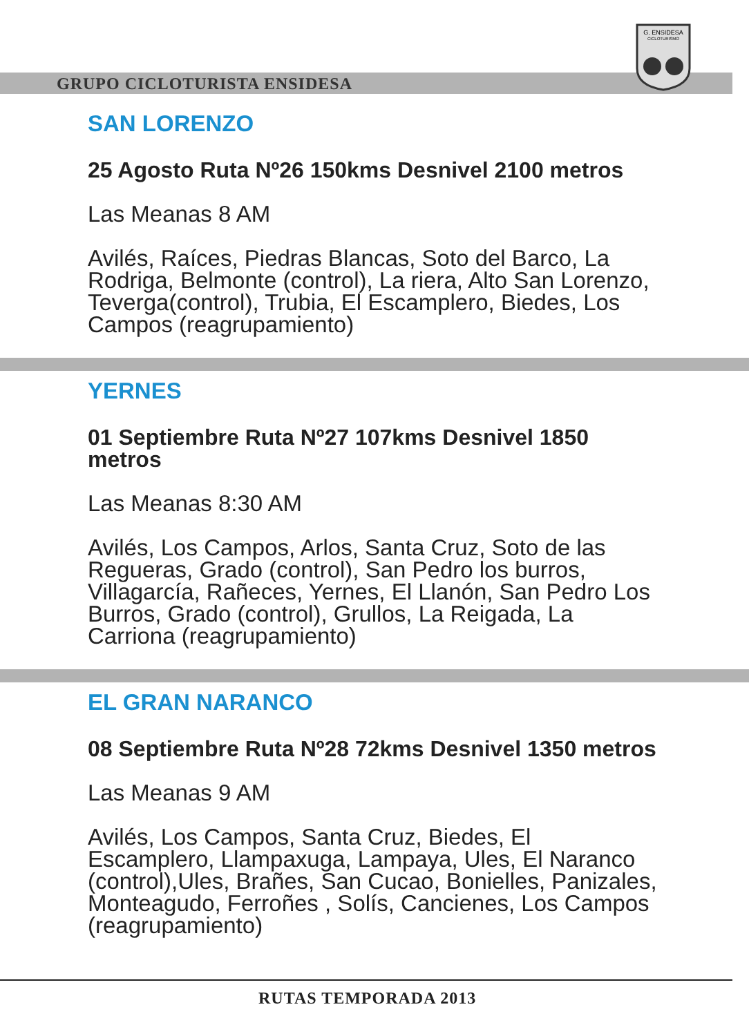GRUPO CICLOTURISTA ENSIDESA
G. ENSIDESA
CICLOTURISMO
SAN LORENZO
25 Agosto Ruta Nº26 150kms Desnivel 2100 metros
Las Meanas 8 AM
Avilés, Raíces, Piedras Blancas, Soto del Barco, La Rodriga, Belmonte (control), La riera, Alto San Lorenzo, Teverga(control), Trubia, El Escamplero, Biedes, Los Campos (reagrupamiento)
YERNES
01 Septiembre Ruta Nº27 107kms Desnivel 1850 metros
Las Meanas 8:30 AM
Avilés, Los Campos, Arlos, Santa Cruz, Soto de las Regueras, Grado (control), San Pedro los burros, Villagarcía, Rañeces, Yernes, El Llanón, San Pedro Los Burros, Grado (control), Grullos, La Reigada, La Carriona (reagrupamiento)
EL GRAN NARANCO
08 Septiembre Ruta Nº28 72kms Desnivel 1350 metros
Las Meanas 9 AM
Avilés, Los Campos, Santa Cruz, Biedes, El Escamplero, Llampaxuga, Lampaya, Ules, El Naranco (control),Ules, Brañes, San Cucao, Bonielles, Panizales, Monteagudo, Ferroñes , Solís, Cancienes, Los Campos (reagrupamiento)
RUTAS TEMPORADA 2013